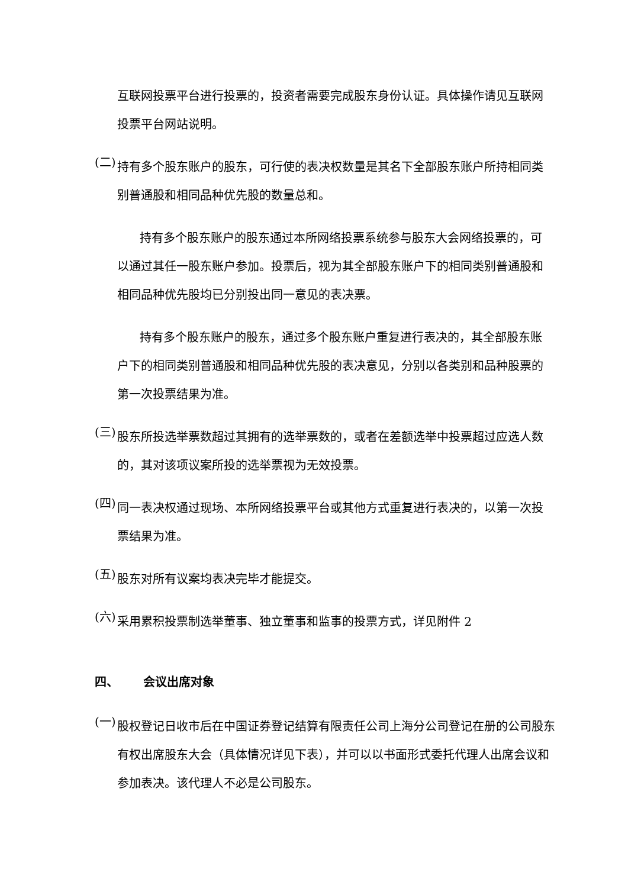互联网投票平台进行投票的，投资者需要完成股东身份认证。具体操作请见互联网投票平台网站说明。
(二)
持有多个股东账户的股东，可行使的表决权数量是其名下全部股东账户所持相同类别普通股和相同品种优先股的数量总和。
持有多个股东账户的股东通过本所网络投票系统参与股东大会网络投票的，可以通过其任一股东账户参加。投票后，视为其全部股东账户下的相同类别普通股和相同品种优先股均已分别投出同一意见的表决票。
持有多个股东账户的股东，通过多个股东账户重复进行表决的，其全部股东账户下的相同类别普通股和相同品种优先股的表决意见，分别以各类别和品种股票的第一次投票结果为准。
(三)
股东所投选举票数超过其拥有的选举票数的，或者在差额选举中投票超过应选人数的，其对该项议案所投的选举票视为无效投票。
(四)
同一表决权通过现场、本所网络投票平台或其他方式重复进行表决的，以第一次投票结果为准。
(五)
股东对所有议案均表决完毕才能提交。
(六)
采用累积投票制选举董事、独立董事和监事的投票方式，详见附件 2
四、 会议出席对象
(一)
股权登记日收市后在中国证券登记结算有限责任公司上海分公司登记在册的公司股东有权出席股东大会（具体情况详见下表），并可以以书面形式委托代理人出席会议和参加表决。该代理人不必是公司股东。